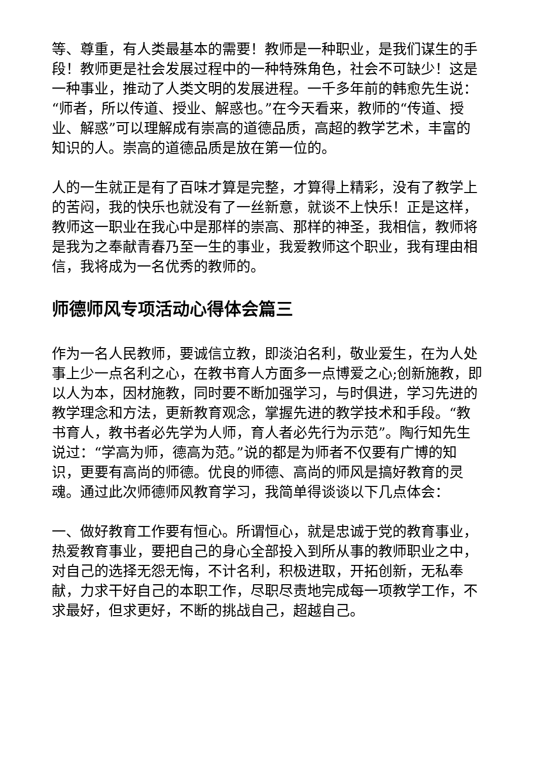等、尊重，有人类最基本的需要！教师是一种职业，是我们谋生的手段！教师更是社会发展过程中的一种特殊角色，社会不可缺少！这是一种事业，推动了人类文明的发展进程。一千多年前的韩愈先生说：“师者，所以传道、授业、解惑也。”在今天看来，教师的“传道、授业、解惑”可以理解成有崇高的道德品质，高超的教学艺术，丰富的知识的人。崇高的道德品质是放在第一位的。
人的一生就正是有了百味才算是完整，才算得上精彩，没有了教学上的苦闷，我的快乐也就没有了一丝新意，就谈不上快乐！正是这样，教师这一职业在我心中是那样的崇高、那样的神圣，我相信，教师将是我为之奉献青春乃至一生的事业，我爱教师这个职业，我有理由相信，我将成为一名优秀的教师的。
师德师风专项活动心得体会篇三
作为一名人民教师，要诚信立教，即淡泊名利，敬业爱生，在为人处事上少一点名利之心，在教书育人方面多一点博爱之心;创新施教，即以人为本，因材施教，同时要不断加强学习，与时俱进，学习先进的教学理念和方法，更新教育观念，掌握先进的教学技术和手段。“教书育人，教书者必先学为人师，育人者必先行为示范”。陶行知先生说过：“学高为师，德高为范。”说的都是为师者不仅要有广博的知识，更要有高尚的师德。优良的师德、高尚的师风是搞好教育的灵魂。通过此次师德师风教育学习，我简单得谈谈以下几点体会：
一、做好教育工作要有恒心。所谓恒心，就是忠诚于党的教育事业，热爱教育事业，要把自己的身心全部投入到所从事的教师职业之中，对自己的选择无怨无悔，不计名利，积极进取，开拓创新，无私奉献，力求干好自己的本职工作，尽职尽责地完成每一项教学工作，不求最好，但求更好，不断的挑战自己，超越自己。